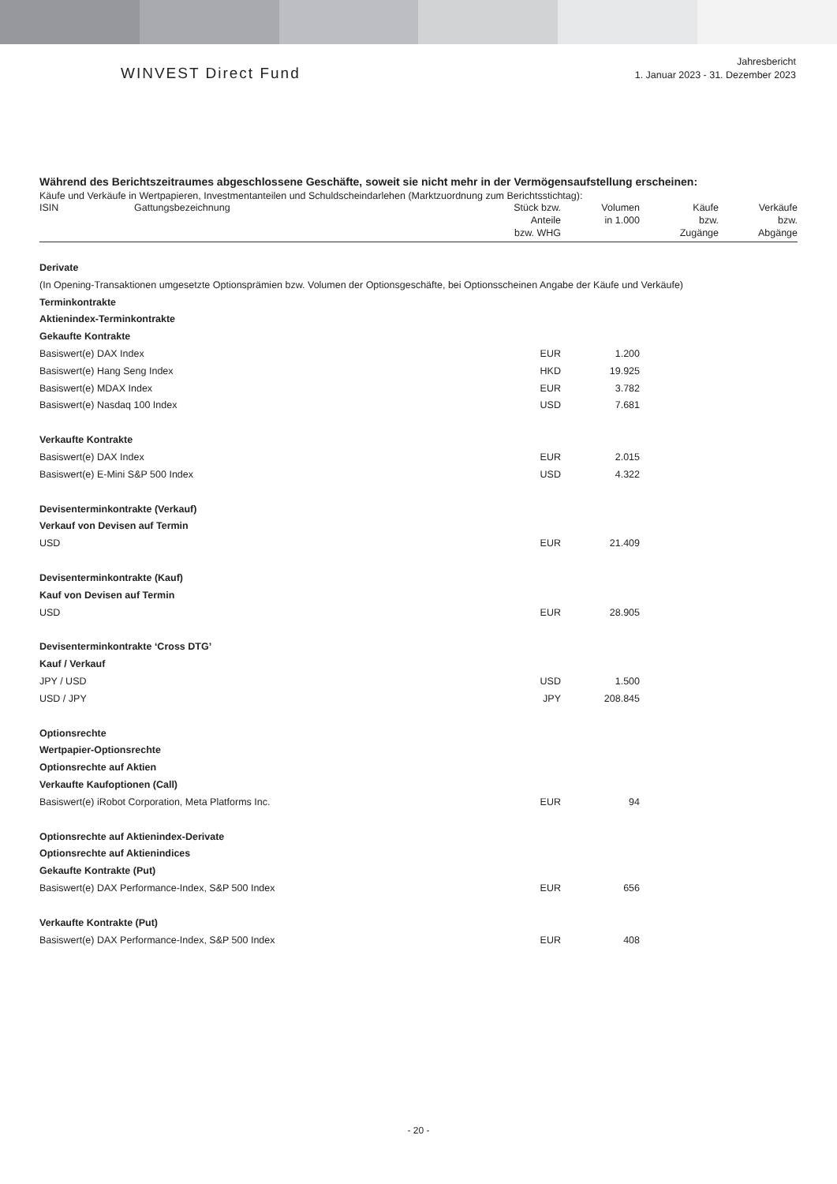WINVEST Direct Fund
Jahresbericht
1. Januar 2023 - 31. Dezember 2023
Während des Berichtszeitraumes abgeschlossene Geschäfte, soweit sie nicht mehr in der Vermögensaufstellung erscheinen:
Käufe und Verkäufe in Wertpapieren, Investmentanteilen und Schuldscheindarlehen (Marktzuordnung zum Berichtsstichtag):
| ISIN | Gattungsbezeichnung | Stück bzw. Anteile bzw. WHG | Volumen in 1.000 | Käufe bzw. Zugänge | Verkäufe bzw. Abgänge |
| --- | --- | --- | --- | --- | --- |
| Derivate | | | | | |
| (In Opening-Transaktionen umgesetzte Optionsprämien bzw. Volumen der Optionsgeschäfte, bei Optionsscheinen Angabe der Käufe und Verkäufe) | | | | | |
| Terminkontrakte | | | | | |
| Aktienindex-Terminkontrakte | | | | | |
| Gekaufte Kontrakte | | | | | |
| Basiswert(e) DAX Index | | EUR | 1.200 | | |
| Basiswert(e) Hang Seng Index | | HKD | 19.925 | | |
| Basiswert(e) MDAX Index | | EUR | 3.782 | | |
| Basiswert(e) Nasdaq 100 Index | | USD | 7.681 | | |
| Verkaufte Kontrakte | | | | | |
| Basiswert(e) DAX Index | | EUR | 2.015 | | |
| Basiswert(e) E-Mini S&P 500 Index | | USD | 4.322 | | |
| Devisenterminkontrakte (Verkauf) | | | | | |
| Verkauf von Devisen auf Termin | | | | | |
| USD | | EUR | 21.409 | | |
| Devisenterminkontrakte (Kauf) | | | | | |
| Kauf von Devisen auf Termin | | | | | |
| USD | | EUR | 28.905 | | |
| Devisenterminkontrakte ‘Cross DTG’ | | | | | |
| Kauf / Verkauf | | | | | |
| JPY / USD | | USD | 1.500 | | |
| USD / JPY | | JPY | 208.845 | | |
| Optionsrechte | | | | | |
| Wertpapier-Optionsrechte | | | | | |
| Optionsrechte auf Aktien | | | | | |
| Verkaufte Kaufoptionen (Call) | | | | | |
| Basiswert(e) iRobot Corporation, Meta Platforms Inc. | | EUR | 94 | | |
| Optionsrechte auf Aktienindex-Derivate | | | | | |
| Optionsrechte auf Aktienindices | | | | | |
| Gekaufte Kontrakte (Put) | | | | | |
| Basiswert(e) DAX Performance-Index, S&P 500 Index | | EUR | 656 | | |
| Verkaufte Kontrakte (Put) | | | | | |
| Basiswert(e) DAX Performance-Index, S&P 500 Index | | EUR | 408 | | |
- 20 -